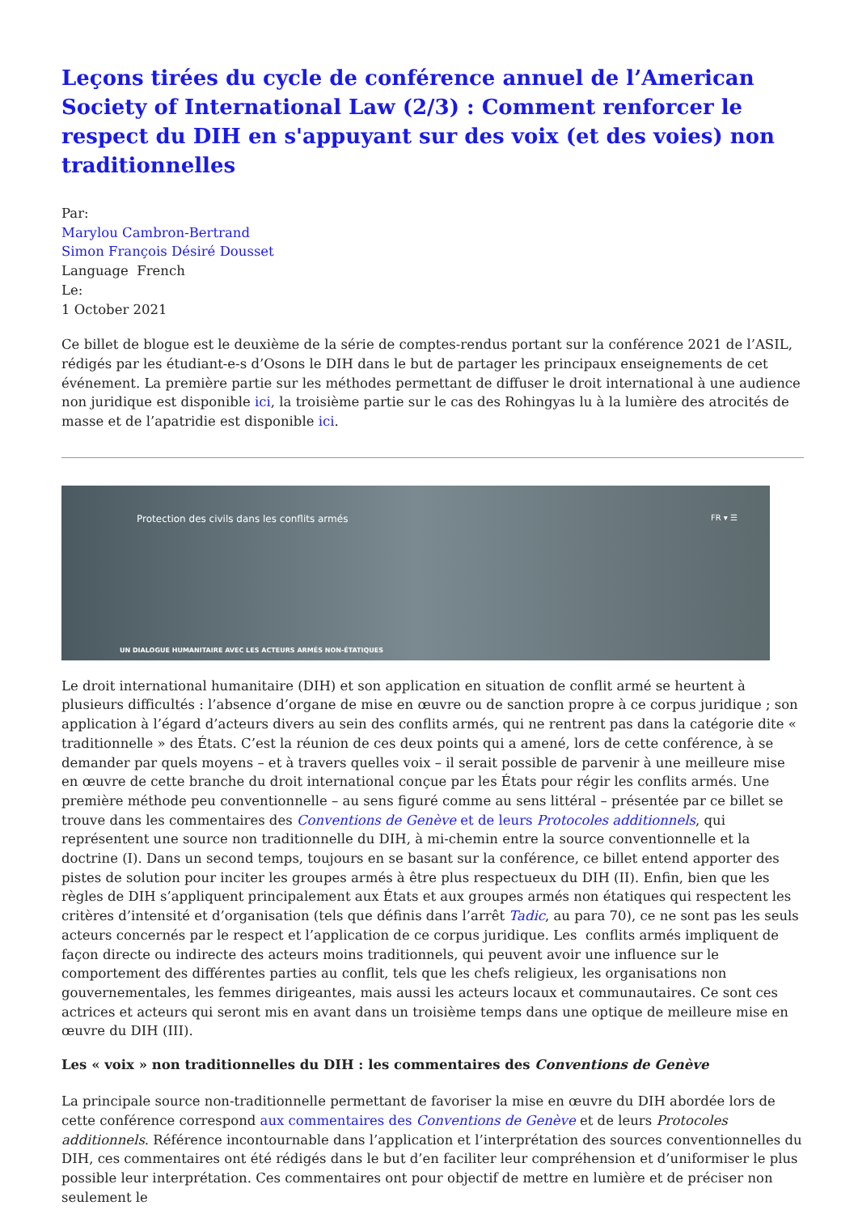Leçons tirées du cycle de conférence annuel de l’American Society of International Law (2/3) : Comment renforcer le respect du DIH en s'appuyant sur des voix (et des voies) non traditionnelles
Par:
Marylou Cambron-Bertrand
Simon François Désiré Dousset
Language French
Le:
1 October 2021
Ce billet de blogue est le deuxième de la série de comptes-rendus portant sur la conférence 2021 de l’ASIL, rédigés par les étudiant-e-s d’Osons le DIH dans le but de partager les principaux enseignements de cet événement. La première partie sur les méthodes permettant de diffuser le droit international à une audience non juridique est disponible ici, la troisième partie sur le cas des Rohingyas lu à la lumière des atrocités de masse et de l’apatridie est disponible ici.
Protection des civils dans les conflits armés FR ▾ ☰
UN DIALOGUE HUMANITAIRE AVEC LES ACTEURS ARMÉS NON-ÉTATIQUES
Le droit international humanitaire (DIH) et son application en situation de conflit armé se heurtent à plusieurs difficultés : l’absence d’organe de mise en œuvre ou de sanction propre à ce corpus juridique ; son application à l’égard d’acteurs divers au sein des conflits armés, qui ne rentrent pas dans la catégorie dite « traditionnelle » des États. C’est la réunion de ces deux points qui a amené, lors de cette conférence, à se demander par quels moyens – et à travers quelles voix – il serait possible de parvenir à une meilleure mise en œuvre de cette branche du droit international conçue par les États pour régir les conflits armés. Une première méthode peu conventionnelle – au sens figuré comme au sens littéral – présentée par ce billet se trouve dans les commentaires des Conventions de Genève et de leurs Protocoles additionnels, qui représentent une source non traditionnelle du DIH, à mi-chemin entre la source conventionnelle et la doctrine (I). Dans un second temps, toujours en se basant sur la conférence, ce billet entend apporter des pistes de solution pour inciter les groupes armés à être plus respectueux du DIH (II). Enfin, bien que les règles de DIH s’appliquent principalement aux États et aux groupes armés non étatiques qui respectent les critères d’intensité et d’organisation (tels que définis dans l’arrêt Tadic, au para 70), ce ne sont pas les seuls acteurs concernés par le respect et l’application de ce corpus juridique. Les conflits armés impliquent de façon directe ou indirecte des acteurs moins traditionnels, qui peuvent avoir une influence sur le comportement des différentes parties au conflit, tels que les chefs religieux, les organisations non gouvernementales, les femmes dirigeantes, mais aussi les acteurs locaux et communautaires. Ce sont ces actrices et acteurs qui seront mis en avant dans un troisième temps dans une optique de meilleure mise en œuvre du DIH (III).
Les « voix » non traditionnelles du DIH : les commentaires des Conventions de Genève
La principale source non-traditionnelle permettant de favoriser la mise en œuvre du DIH abordée lors de cette conférence correspond aux commentaires des Conventions de Genève et de leurs Protocoles additionnels. Référence incontournable dans l’application et l’interprétation des sources conventionnelles du DIH, ces commentaires ont été rédigés dans le but d’en faciliter leur compréhension et d’uniformiser le plus possible leur interprétation. Ces commentaires ont pour objectif de mettre en lumière et de préciser non seulement le